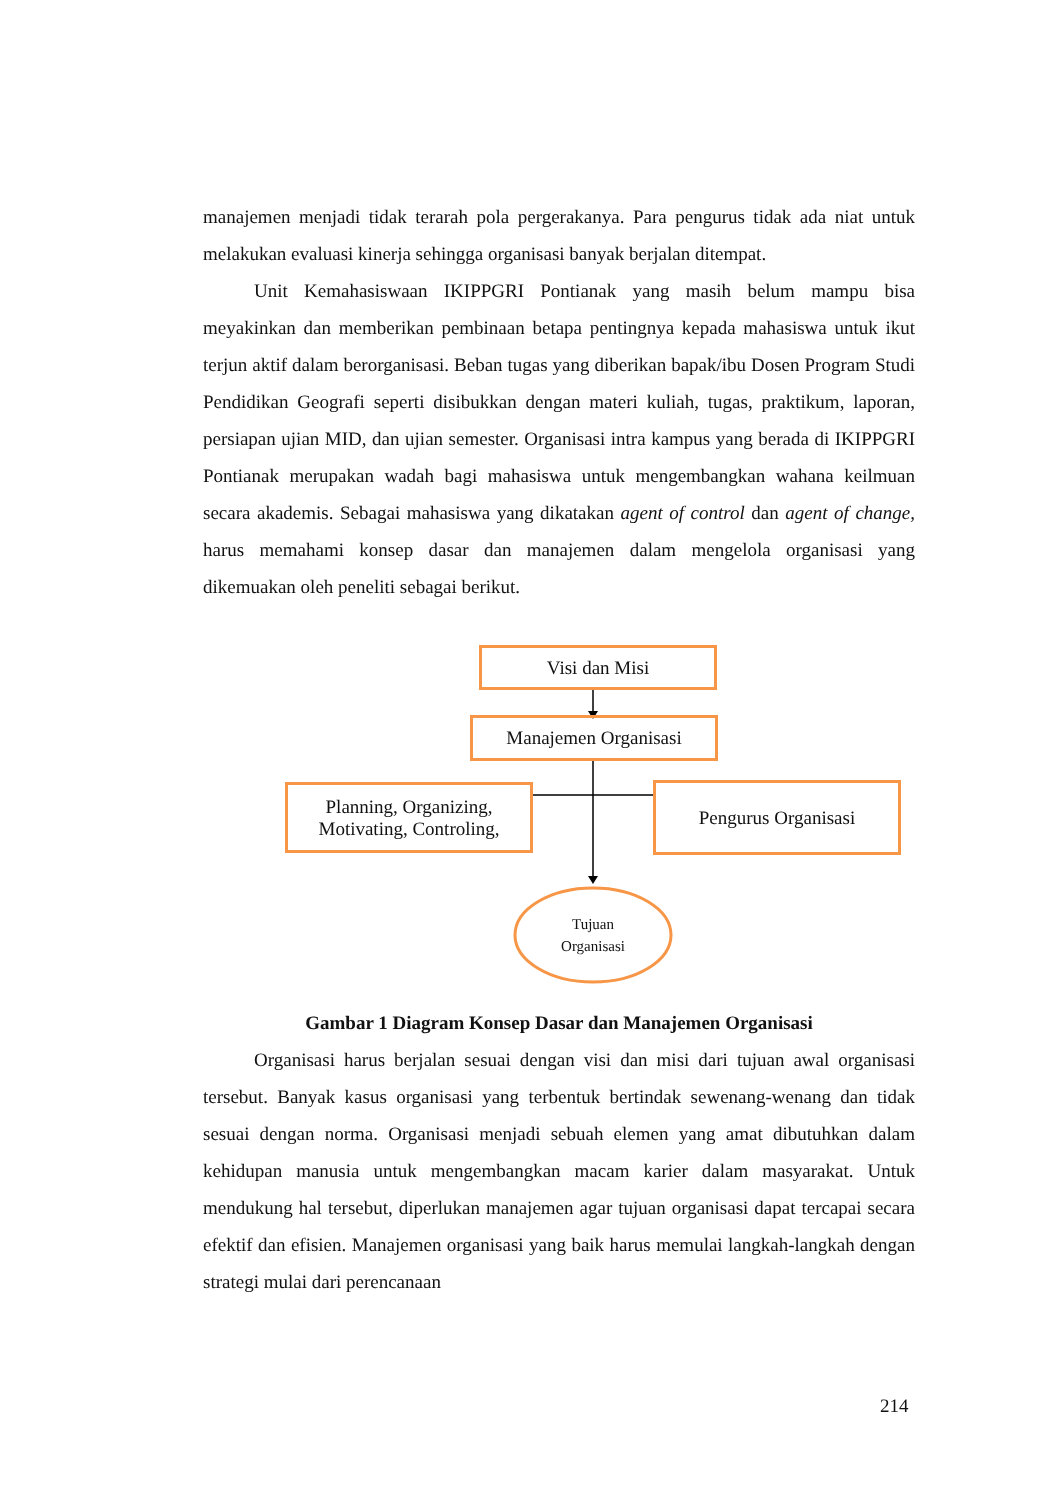manajemen menjadi tidak terarah pola pergerakanya. Para pengurus tidak ada niat untuk melakukan evaluasi kinerja sehingga organisasi banyak berjalan ditempat.
Unit Kemahasiswaan IKIPPGRI Pontianak yang masih belum mampu bisa meyakinkan dan memberikan pembinaan betapa pentingnya kepada mahasiswa untuk ikut terjun aktif dalam berorganisasi. Beban tugas yang diberikan bapak/ibu Dosen Program Studi Pendidikan Geografi seperti disibukkan dengan materi kuliah, tugas, praktikum, laporan, persiapan ujian MID, dan ujian semester. Organisasi intra kampus yang berada di IKIPPGRI Pontianak merupakan wadah bagi mahasiswa untuk mengembangkan wahana keilmuan secara akademis. Sebagai mahasiswa yang dikatakan agent of control dan agent of change, harus memahami konsep dasar dan manajemen dalam mengelola organisasi yang dikemuakan oleh peneliti sebagai berikut.
Visi dan Misi
Manajemen Organisasi
Planning, Organizing, Motivating, Controling,
Pengurus Organisasi
Tujuan Organisasi
Gambar 1 Diagram Konsep Dasar dan Manajemen Organisasi
Organisasi harus berjalan sesuai dengan visi dan misi dari tujuan awal organisasi tersebut. Banyak kasus organisasi yang terbentuk bertindak sewenang-wenang dan tidak sesuai dengan norma. Organisasi menjadi sebuah elemen yang amat dibutuhkan dalam kehidupan manusia untuk mengembangkan macam karier dalam masyarakat. Untuk mendukung hal tersebut, diperlukan manajemen agar tujuan organisasi dapat tercapai secara efektif dan efisien. Manajemen organisasi yang baik harus memulai langkah-langkah dengan strategi mulai dari perencanaan
214